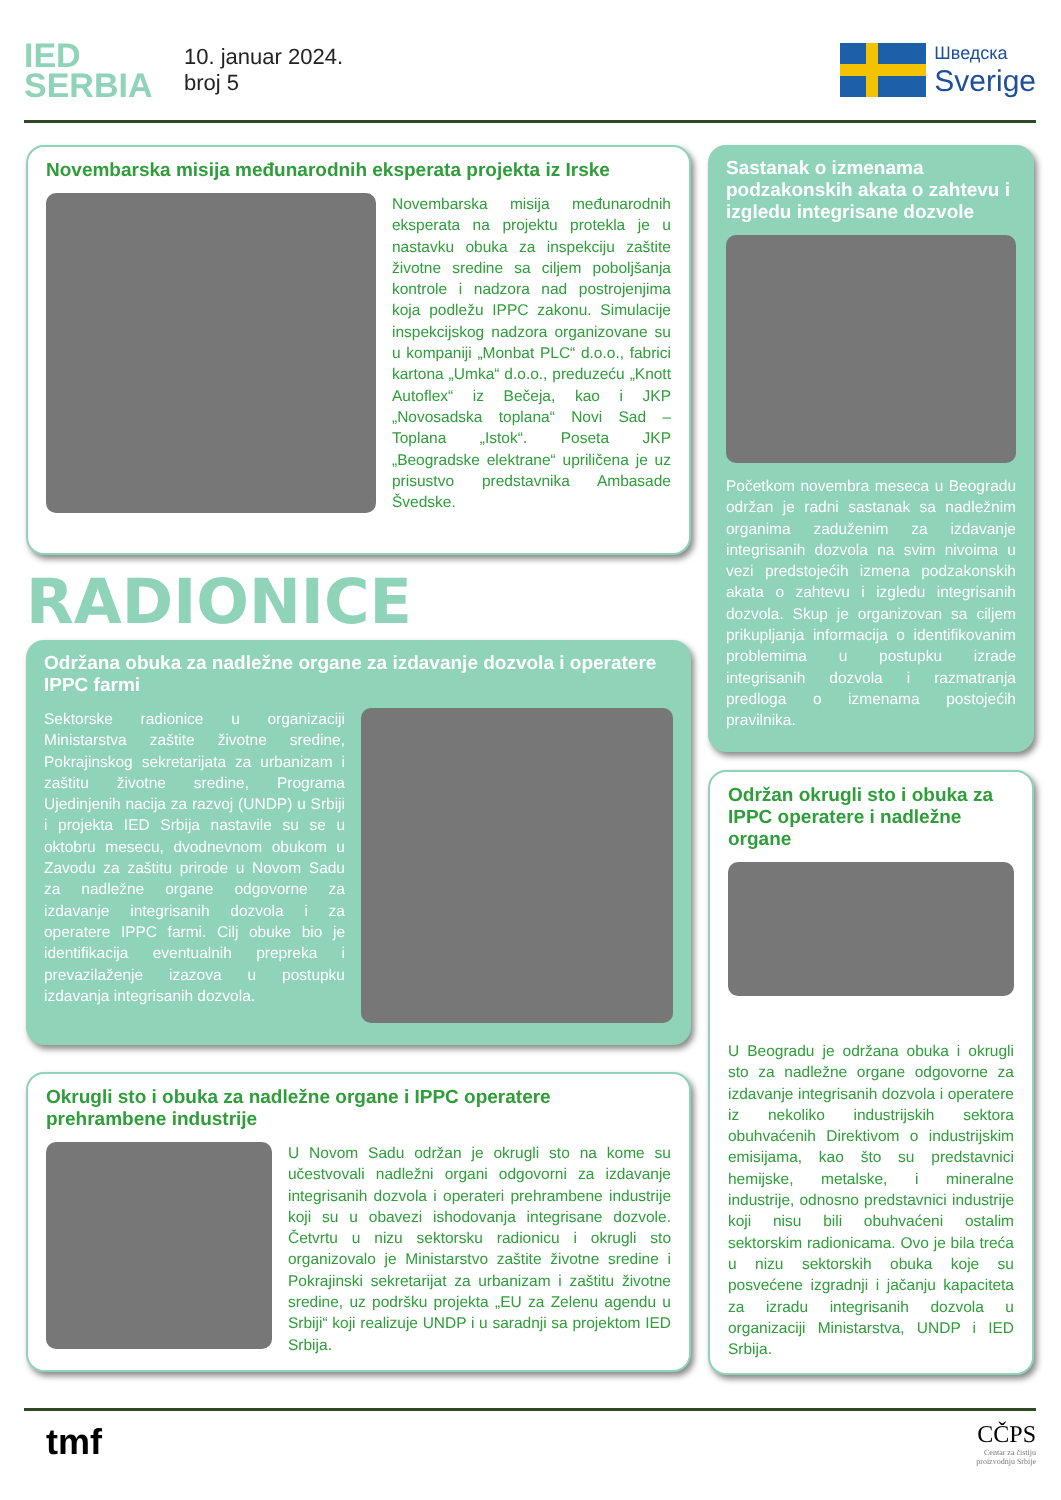IED
SERBIA
10. januar 2024.
broj 5
Шведска
Sverige
Novembarska misija međunarodnih eksperata projekta iz Irske
Novembarska misija međunarodnih eksperata na projektu protekla je u nastavku obuka za inspekciju zaštite životne sredine sa ciljem poboljšanja kontrole i nadzora nad postrojenjima koja podležu IPPC zakonu. Simulacije inspekcijskog nadzora organizovane su u kompaniji „Monbat PLC“ d.o.o., fabrici kartona „Umka“ d.o.o., preduzeću „Knott Autoflex“ iz Bečeja, kao i JKP „Novosadska toplana“ Novi Sad – Toplana „Istok“. Poseta JKP „Beogradske elektrane“ upriličena je uz prisustvo predstavnika Ambasade Švedske.
RADIONICE
Održana obuka za nadležne organe za izdavanje dozvola i operatere IPPC farmi
Sektorske radionice u organizaciji Ministarstva zaštite životne sredine, Pokrajinskog sekretarijata za urbanizam i zaštitu životne sredine, Programa Ujedinjenih nacija za razvoj (UNDP) u Srbiji i projekta IED Srbija nastavile su se u oktobru mesecu, dvodnevnom obukom u Zavodu za zaštitu prirode u Novom Sadu za nadležne organe odgovorne za izdavanje integrisanih dozvola i za operatere IPPC farmi. Cilj obuke bio je identifikacija eventualnih prepreka i prevazilaženje izazova u postupku izdavanja integrisanih dozvola.
Okrugli sto i obuka za nadležne organe i IPPC operatere prehrambene industrije
U Novom Sadu održan je okrugli sto na kome su učestvovali nadležni organi odgovorni za izdavanje integrisanih dozvola i operateri prehrambene industrije koji su u obavezi ishodovanja integrisane dozvole. Četvrtu u nizu sektorsku radionicu i okrugli sto organizovalo je Ministarstvo zaštite životne sredine i Pokrajinski sekretarijat za urbanizam i zaštitu životne sredine, uz podršku projekta „EU za Zelenu agendu u Srbiji“ koji realizuje UNDP i u saradnji sa projektom IED Srbija.
Sastanak o izmenama podzakonskih akata o zahtevu i izgledu integrisane dozvole
Početkom novembra meseca u Beogradu održan je radni sastanak sa nadležnim organima zaduženim za izdavanje integrisanih dozvola na svim nivoima u vezi predstojećih izmena podzakonskih akata o zahtevu i izgledu integrisanih dozvola. Skup je organizovan sa ciljem prikupljanja informacija o identifikovanim problemima u postupku izrade integrisanih dozvola i razmatranja predloga o izmenama postojećih pravilnika.
Održan okrugli sto i obuka za IPPC operatere i nadležne organe
U Beogradu je održana obuka i okrugli sto za nadležne organe odgovorne za izdavanje integrisanih dozvola i operatere iz nekoliko industrijskih sektora obuhvaćenih Direktivom o industrijskim emisijama, kao što su predstavnici hemijske, metalske, i mineralne industrije, odnosno predstavnici industrije koji nisu bili obuhvaćeni ostalim sektorskim radionicama. Ovo je bila treća u nizu sektorskih obuka koje su posvećene izgradnji i jačanju kapaciteta za izradu integrisanih dozvola u organizaciji Ministarstva, UNDP i IED Srbija.
tmf
CČPS
Centar za čistiju
proizvodnju Srbije